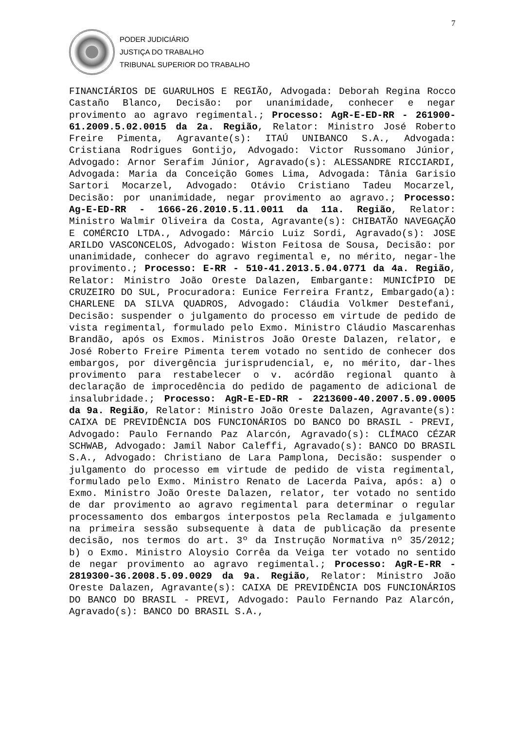7
PODER JUDICIÁRIO
JUSTIÇA DO TRABALHO
TRIBUNAL SUPERIOR DO TRABALHO
FINANCIÁRIOS DE GUARULHOS E REGIÃO, Advogada: Deborah Regina Rocco Castaño Blanco, Decisão: por unanimidade, conhecer e negar provimento ao agravo regimental.; Processo: AgR-E-ED-RR - 261900-61.2009.5.02.0015 da 2a. Região, Relator: Ministro José Roberto Freire Pimenta, Agravante(s): ITAÚ UNIBANCO S.A., Advogada: Cristiana Rodrigues Gontijo, Advogado: Victor Russomano Júnior, Advogado: Arnor Serafim Júnior, Agravado(s): ALESSANDRE RICCIARDI, Advogada: Maria da Conceição Gomes Lima, Advogada: Tânia Garisio Sartori Mocarzel, Advogado: Otávio Cristiano Tadeu Mocarzel, Decisão: por unanimidade, negar provimento ao agravo.; Processo: Ag-E-ED-RR - 1666-26.2010.5.11.0011 da 11a. Região, Relator: Ministro Walmir Oliveira da Costa, Agravante(s): CHIBATÃO NAVEGAÇÃO E COMÉRCIO LTDA., Advogado: Márcio Luiz Sordi, Agravado(s): JOSE ARILDO VASCONCELOS, Advogado: Wiston Feitosa de Sousa, Decisão: por unanimidade, conhecer do agravo regimental e, no mérito, negar-lhe provimento.; Processo: E-RR - 510-41.2013.5.04.0771 da 4a. Região, Relator: Ministro João Oreste Dalazen, Embargante: MUNICÍPIO DE CRUZEIRO DO SUL, Procuradora: Eunice Ferreira Frantz, Embargado(a): CHARLENE DA SILVA QUADROS, Advogado: Cláudia Volkmer Destefani, Decisão: suspender o julgamento do processo em virtude de pedido de vista regimental, formulado pelo Exmo. Ministro Cláudio Mascarenhas Brandão, após os Exmos. Ministros João Oreste Dalazen, relator, e José Roberto Freire Pimenta terem votado no sentido de conhecer dos embargos, por divergência jurisprudencial, e, no mérito, dar-lhes provimento para restabelecer o v. acórdão regional quanto à declaração de improcedência do pedido de pagamento de adicional de insalubridade.; Processo: AgR-E-ED-RR - 2213600-40.2007.5.09.0005 da 9a. Região, Relator: Ministro João Oreste Dalazen, Agravante(s): CAIXA DE PREVIDÊNCIA DOS FUNCIONÁRIOS DO BANCO DO BRASIL - PREVI, Advogado: Paulo Fernando Paz Alarcón, Agravado(s): CLÍMACO CÉZAR SCHWAB, Advogado: Jamil Nabor Caleffi, Agravado(s): BANCO DO BRASIL S.A., Advogado: Christiano de Lara Pamplona, Decisão: suspender o julgamento do processo em virtude de pedido de vista regimental, formulado pelo Exmo. Ministro Renato de Lacerda Paiva, após: a) o Exmo. Ministro João Oreste Dalazen, relator, ter votado no sentido de dar provimento ao agravo regimental para determinar o regular processamento dos embargos interpostos pela Reclamada e julgamento na primeira sessão subsequente à data de publicação da presente decisão, nos termos do art. 3º da Instrução Normativa nº 35/2012; b) o Exmo. Ministro Aloysio Corrêa da Veiga ter votado no sentido de negar provimento ao agravo regimental.; Processo: AgR-E-RR - 2819300-36.2008.5.09.0029 da 9a. Região, Relator: Ministro João Oreste Dalazen, Agravante(s): CAIXA DE PREVIDÊNCIA DOS FUNCIONÁRIOS DO BANCO DO BRASIL - PREVI, Advogado: Paulo Fernando Paz Alarcón, Agravado(s): BANCO DO BRASIL S.A.,